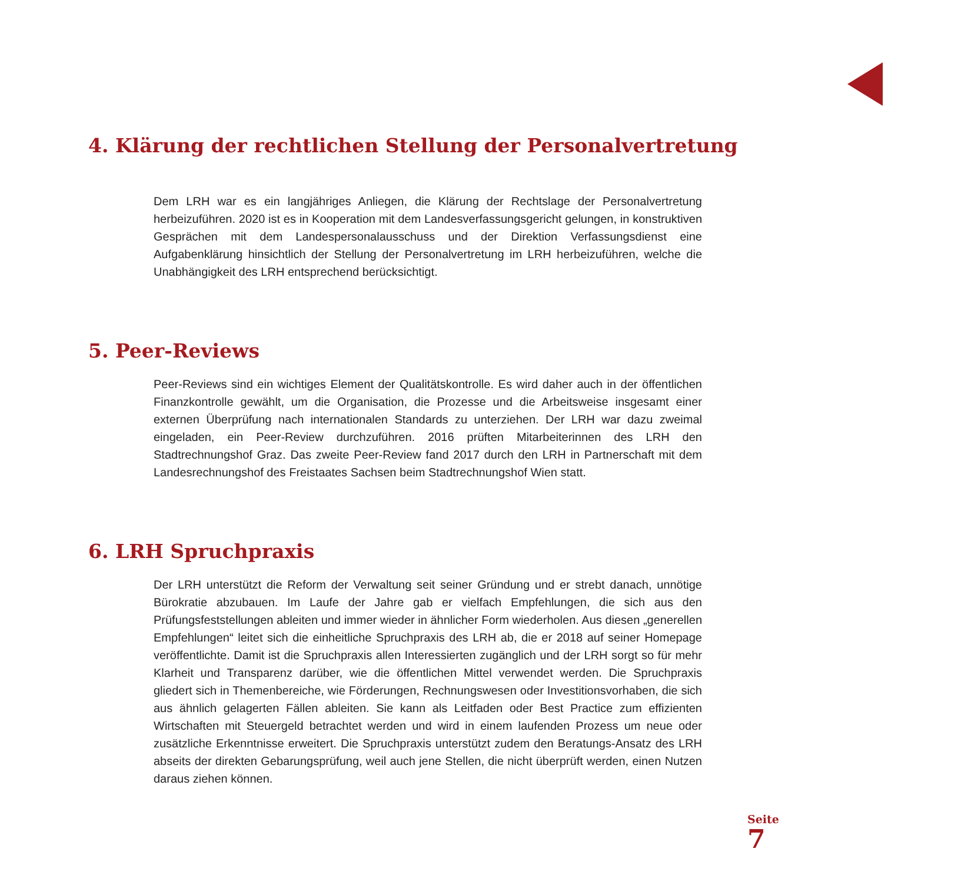4. Klärung der rechtlichen Stellung der Personalvertretung
Dem LRH war es ein langjähriges Anliegen, die Klärung der Rechtslage der Personalvertretung herbeizuführen. 2020 ist es in Kooperation mit dem Landesverfassungsgericht gelungen, in konstruktiven Gesprächen mit dem Landespersonalausschuss und der Direktion Verfassungsdienst eine Aufgabenklärung hinsichtlich der Stellung der Personalvertretung im LRH herbeizuführen, welche die Unabhängigkeit des LRH entsprechend berücksichtigt.
5. Peer-Reviews
Peer-Reviews sind ein wichtiges Element der Qualitätskontrolle. Es wird daher auch in der öffentlichen Finanzkontrolle gewählt, um die Organisation, die Prozesse und die Arbeitsweise insgesamt einer externen Überprüfung nach internationalen Standards zu unterziehen. Der LRH war dazu zweimal eingeladen, ein Peer-Review durchzuführen. 2016 prüften Mitarbeiterinnen des LRH den Stadtrechnungshof Graz. Das zweite Peer-Review fand 2017 durch den LRH in Partnerschaft mit dem Landesrechnungshof des Freistaates Sachsen beim Stadtrechnungshof Wien statt.
6. LRH Spruchpraxis
Der LRH unterstützt die Reform der Verwaltung seit seiner Gründung und er strebt danach, unnötige Bürokratie abzubauen. Im Laufe der Jahre gab er vielfach Empfehlungen, die sich aus den Prüfungsfeststellungen ableiten und immer wieder in ähnlicher Form wiederholen. Aus diesen „generellen Empfehlungen“ leitet sich die einheitliche Spruchpraxis des LRH ab, die er 2018 auf seiner Homepage veröffentlichte. Damit ist die Spruchpraxis allen Interessierten zugänglich und der LRH sorgt so für mehr Klarheit und Transparenz darüber, wie die öffentlichen Mittel verwendet werden. Die Spruchpraxis gliedert sich in Themenbereiche, wie Förderungen, Rechnungswesen oder Investitionsvorhaben, die sich aus ähnlich gelagerten Fällen ableiten. Sie kann als Leitfaden oder Best Practice zum effizienten Wirtschaften mit Steuergeld betrachtet werden und wird in einem laufenden Prozess um neue oder zusätzliche Erkenntnisse erweitert. Die Spruchpraxis unterstützt zudem den Beratungs-Ansatz des LRH abseits der direkten Gebarungsprüfung, weil auch jene Stellen, die nicht überprüft werden, einen Nutzen daraus ziehen können.
Seite
7